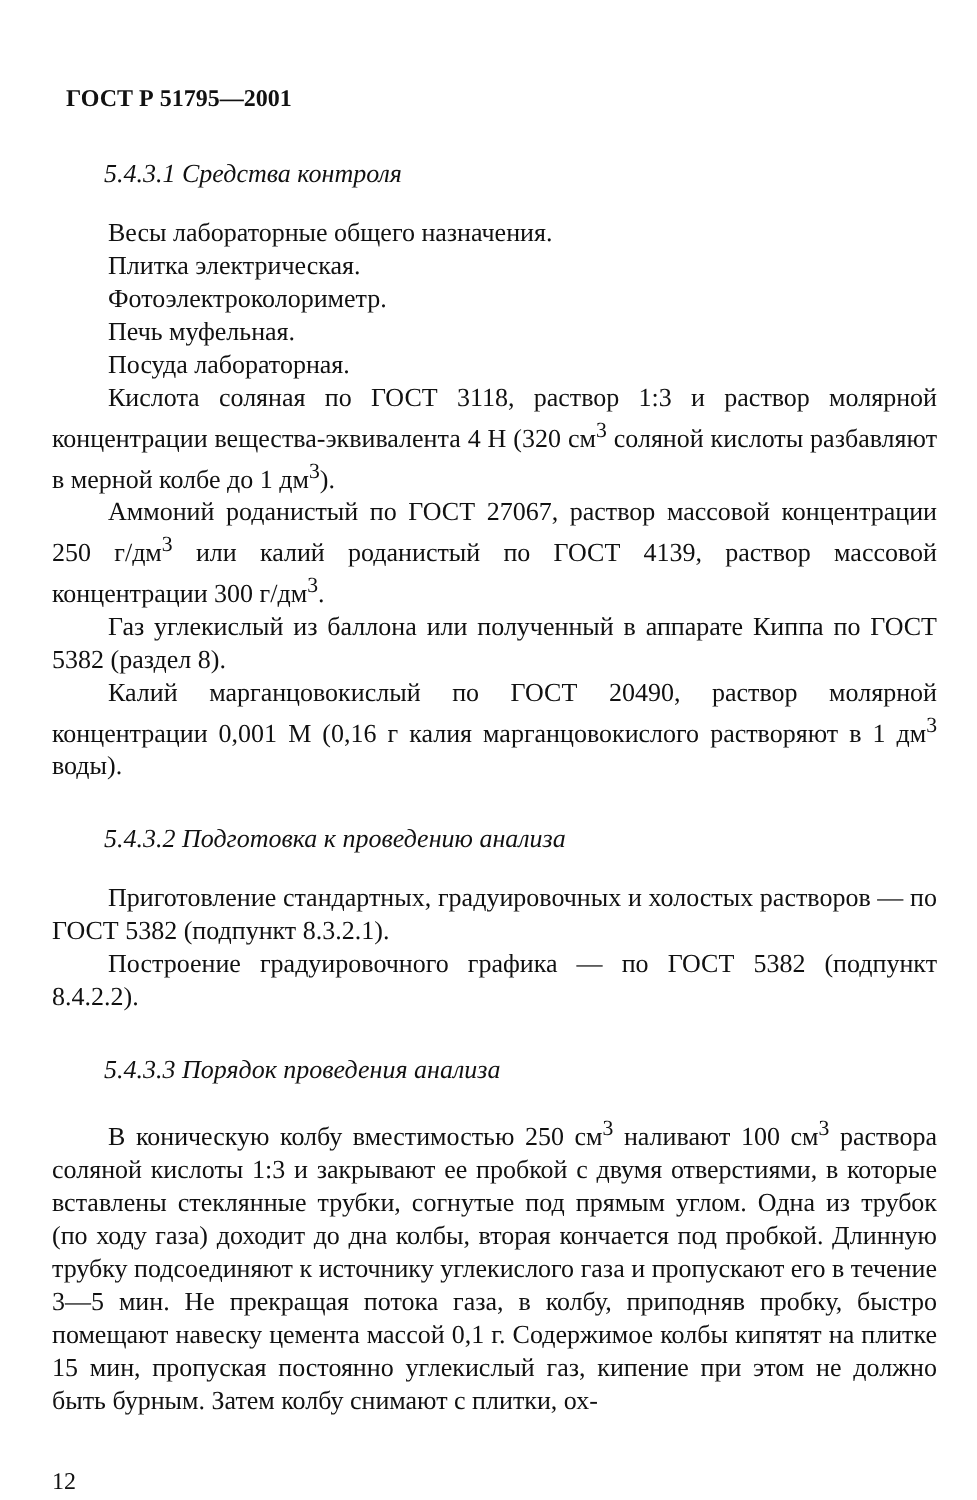ГОСТ Р 51795—2001
5.4.3.1 Средства контроля
Весы лабораторные общего назначения.
Плитка электрическая.
Фотоэлектроколориметр.
Печь муфельная.
Посуда лабораторная.
Кислота соляная по ГОСТ 3118, раствор 1:3 и раствор молярной концентрации вещества-эквивалента 4 Н (320 см<sup>3</sup> соляной кислоты разбавляют в мерной колбе до 1 дм<sup>3</sup>).
Аммоний роданистый по ГОСТ 27067, раствор массовой концентрации 250 г/дм<sup>3</sup> или калий роданистый по ГОСТ 4139, раствор массовой концентрации 300 г/дм<sup>3</sup>.
Газ углекислый из баллона или полученный в аппарате Киппа по ГОСТ 5382 (раздел 8).
Калий марганцовокислый по ГОСТ 20490, раствор молярной концентрации 0,001 М (0,16 г калия марганцовокислого растворяют в 1 дм<sup>3</sup> воды).
5.4.3.2 Подготовка к проведению анализа
Приготовление стандартных, градуировочных и холостых растворов — по ГОСТ 5382 (подпункт 8.3.2.1).
Построение градуировочного графика — по ГОСТ 5382 (подпункт 8.4.2.2).
5.4.3.3 Порядок проведения анализа
В коническую колбу вместимостью 250 см<sup>3</sup> наливают 100 см<sup>3</sup> раствора соляной кислоты 1:3 и закрывают ее пробкой с двумя отверстиями, в которые вставлены стеклянные трубки, согнутые под прямым углом. Одна из трубок (по ходу газа) доходит до дна колбы, вторая кончается под пробкой. Длинную трубку подсоединяют к источнику углекислого газа и пропускают его в течение 3—5 мин. Не прекращая потока газа, в колбу, приподняв пробку, быстро помещают навеску цемента массой 0,1 г. Содержимое колбы кипятят на плитке 15 мин, пропуская постоянно углекислый газ, кипение при этом не должно быть бурным. Затем колбу снимают с плитки, ох-
12